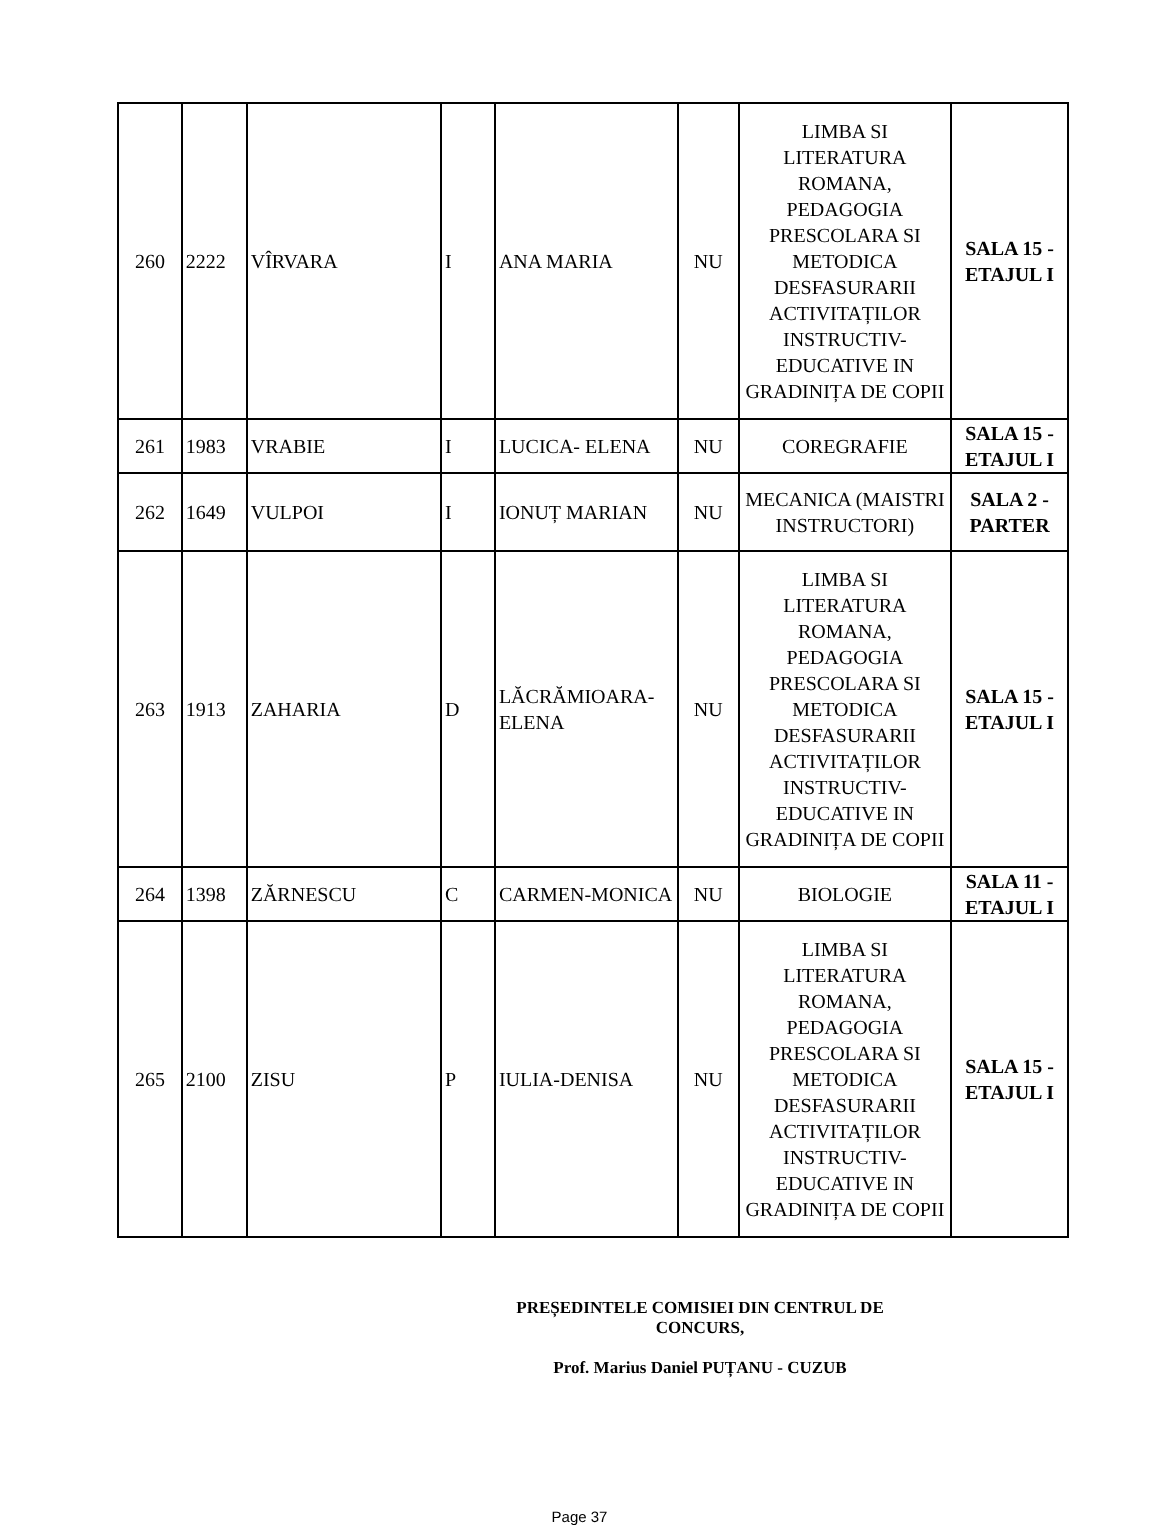| 260 | 2222 | VÎRVARA | I | ANA MARIA | NU | LIMBA SI LITERATURA ROMANA, PEDAGOGIA PRESCOLARA SI METODICA DESFASURARII ACTIVITAȚILOR INSTRUCTIV-EDUCATIVE IN GRADINIȚA DE COPII | SALA 15 - ETAJUL I |
| 261 | 1983 | VRABIE | I | LUCICA- ELENA | NU | COREGRAFIE | SALA 15 - ETAJUL I |
| 262 | 1649 | VULPOI | I | IONUȚ MARIAN | NU | MECANICA (MAISTRI INSTRUCTORI) | SALA 2 - PARTER |
| 263 | 1913 | ZAHARIA | D | LĂCRĂMIOARA-ELENA | NU | LIMBA SI LITERATURA ROMANA, PEDAGOGIA PRESCOLARA SI METODICA DESFASURARII ACTIVITAȚILOR INSTRUCTIV-EDUCATIVE IN GRADINIȚA DE COPII | SALA 15 - ETAJUL I |
| 264 | 1398 | ZĂRNESCU | C | CARMEN-MONICA | NU | BIOLOGIE | SALA 11 - ETAJUL I |
| 265 | 2100 | ZISU | P | IULIA-DENISA | NU | LIMBA SI LITERATURA ROMANA, PEDAGOGIA PRESCOLARA SI METODICA DESFASURARII ACTIVITAȚILOR INSTRUCTIV-EDUCATIVE IN GRADINIȚA DE COPII | SALA 15 - ETAJUL I |
PREȘEDINTELE COMISIEI DIN CENTRUL DE CONCURS,
Prof. Marius Daniel PUȚANU - CUZUB
Page 37